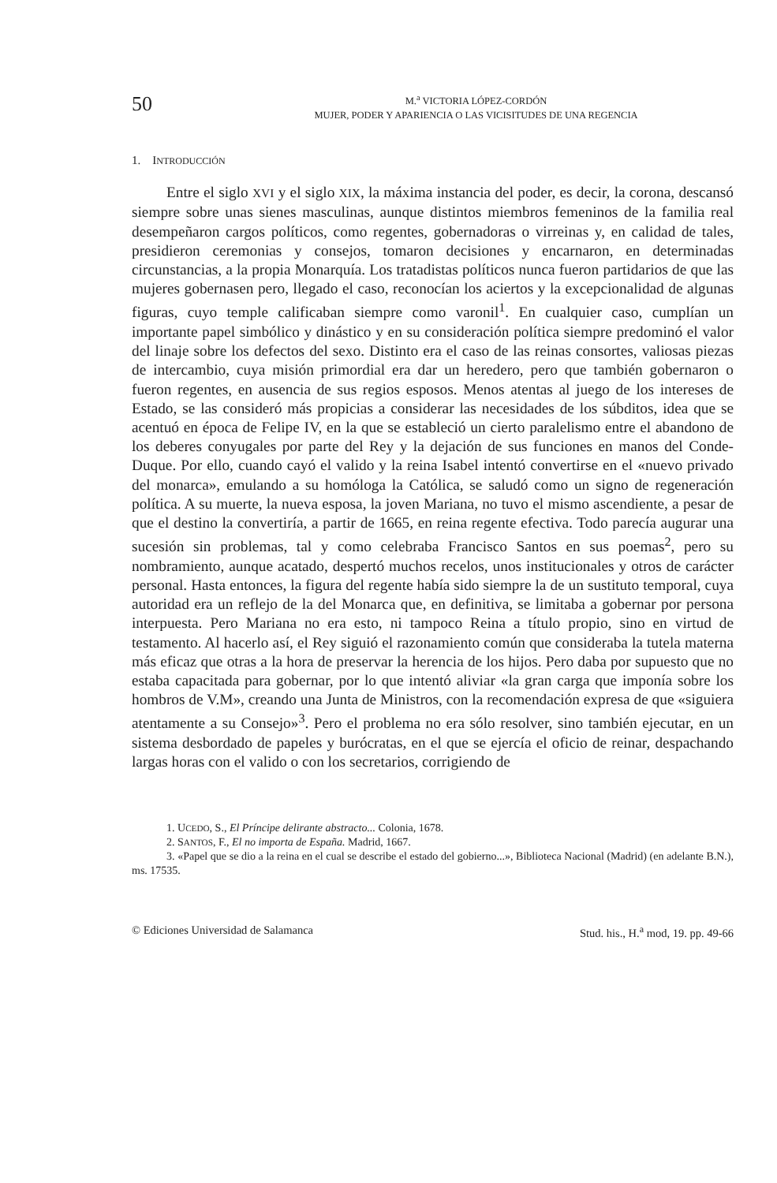50
M.<sup>a</sup> VICTORIA LÓPEZ-CORDÓN
MUJER, PODER Y APARIENCIA O LAS VICISITUDES DE UNA REGENCIA
1. INTRODUCCIÓN
Entre el siglo XVI y el siglo XIX, la máxima instancia del poder, es decir, la corona, descansó siempre sobre unas sienes masculinas, aunque distintos miembros femeninos de la familia real desempeñaron cargos políticos, como regentes, gobernadoras o virreinas y, en calidad de tales, presidieron ceremonias y consejos, tomaron decisiones y encarnaron, en determinadas circunstancias, a la propia Monarquía. Los tratadistas políticos nunca fueron partidarios de que las mujeres gobernasen pero, llegado el caso, reconocían los aciertos y la excepcionalidad de algunas figuras, cuyo temple calificaban siempre como varonil<sup>1</sup>. En cualquier caso, cumplían un importante papel simbólico y dinástico y en su consideración política siempre predominó el valor del linaje sobre los defectos del sexo. Distinto era el caso de las reinas consortes, valiosas piezas de intercambio, cuya misión primordial era dar un heredero, pero que también gobernaron o fueron regentes, en ausencia de sus regios esposos. Menos atentas al juego de los intereses de Estado, se las consideró más propicias a considerar las necesidades de los súbditos, idea que se acentuó en época de Felipe IV, en la que se estableció un cierto paralelismo entre el abandono de los deberes conyugales por parte del Rey y la dejación de sus funciones en manos del Conde-Duque. Por ello, cuando cayó el valido y la reina Isabel intentó convertirse en el «nuevo privado del monarca», emulando a su homóloga la Católica, se saludó como un signo de regeneración política. A su muerte, la nueva esposa, la joven Mariana, no tuvo el mismo ascendiente, a pesar de que el destino la convertiría, a partir de 1665, en reina regente efectiva. Todo parecía augurar una sucesión sin problemas, tal y como celebraba Francisco Santos en sus poemas<sup>2</sup>, pero su nombramiento, aunque acatado, despertó muchos recelos, unos institucionales y otros de carácter personal. Hasta entonces, la figura del regente había sido siempre la de un sustituto temporal, cuya autoridad era un reflejo de la del Monarca que, en definitiva, se limitaba a gobernar por persona interpuesta. Pero Mariana no era esto, ni tampoco Reina a título propio, sino en virtud de testamento. Al hacerlo así, el Rey siguió el razonamiento común que consideraba la tutela materna más eficaz que otras a la hora de preservar la herencia de los hijos. Pero daba por supuesto que no estaba capacitada para gobernar, por lo que intentó aliviar «la gran carga que imponía sobre los hombros de V.M», creando una Junta de Ministros, con la recomendación expresa de que «siguiera atentamente a su Consejo»<sup>3</sup>. Pero el problema no era sólo resolver, sino también ejecutar, en un sistema desbordado de papeles y burócratas, en el que se ejercía el oficio de reinar, despachando largas horas con el valido o con los secretarios, corrigiendo de
1. UCEDO, S., El Príncipe delirante abstracto... Colonia, 1678.
2. SANTOS, F., El no importa de España. Madrid, 1667.
3. «Papel que se dio a la reina en el cual se describe el estado del gobierno...», Biblioteca Nacional (Madrid) (en adelante B.N.), ms. 17535.
© Ediciones Universidad de Salamanca Stud. his., H.<sup>a</sup> mod, 19. pp. 49-66